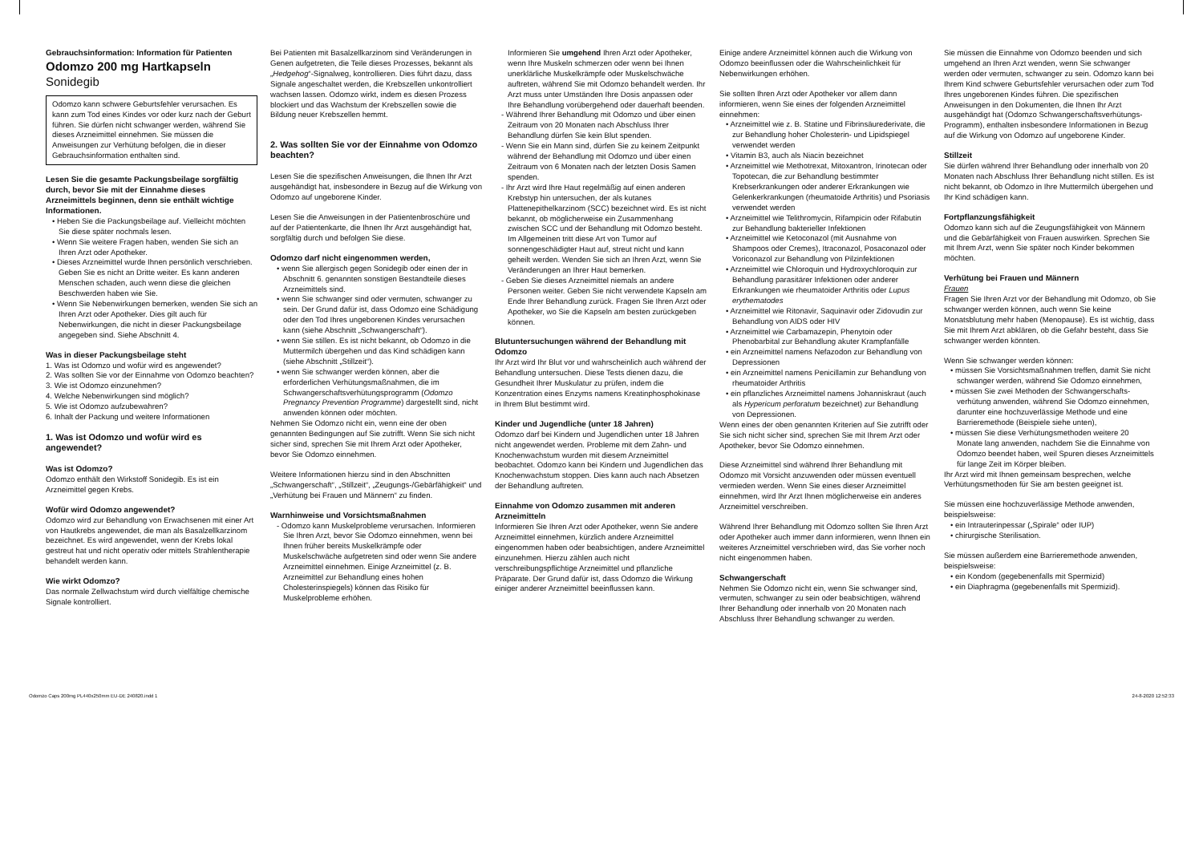Gebrauchsinformation: Information für Patienten
Odomzo 200 mg Hartkapseln
Sonidegib
Odomzo kann schwere Geburtsfehler verursachen. Es kann zum Tod eines Kindes vor oder kurz nach der Geburt führen. Sie dürfen nicht schwanger werden, während Sie dieses Arzneimittel einnehmen. Sie müssen die Anweisungen zur Verhütung befolgen, die in dieser Gebrauchsinformation enthalten sind.
Lesen Sie die gesamte Packungsbeilage sorgfältig durch, bevor Sie mit der Einnahme dieses Arzneimittels beginnen, denn sie enthält wichtige Informationen.
• Heben Sie die Packungsbeilage auf. Vielleicht möchten Sie diese später nochmals lesen.
• Wenn Sie weitere Fragen haben, wenden Sie sich an Ihren Arzt oder Apotheker.
• Dieses Arzneimittel wurde Ihnen persönlich verschrieben. Geben Sie es nicht an Dritte weiter. Es kann anderen Menschen schaden, auch wenn diese die gleichen Beschwerden haben wie Sie.
• Wenn Sie Nebenwirkungen bemerken, wenden Sie sich an Ihren Arzt oder Apotheker. Dies gilt auch für Nebenwirkungen, die nicht in dieser Packungsbeilage angegeben sind. Siehe Abschnitt 4.
Was in dieser Packungsbeilage steht
1. Was ist Odomzo und wofür wird es angewendet?
2. Was sollten Sie vor der Einnahme von Odomzo beachten?
3. Wie ist Odomzo einzunehmen?
4. Welche Nebenwirkungen sind möglich?
5. Wie ist Odomzo aufzubewahren?
6. Inhalt der Packung und weitere Informationen
1. Was ist Odomzo und wofür wird es angewendet?
Was ist Odomzo?
Odomzo enthält den Wirkstoff Sonidegib. Es ist ein Arzneimittel gegen Krebs.
Wofür wird Odomzo angewendet?
Odomzo wird zur Behandlung von Erwachsenen mit einer Art von Hautkrebs angewendet, die man als Basalzellkarzinom bezeichnet. Es wird angewendet, wenn der Krebs lokal gestreut hat und nicht operativ oder mittels Strahlentherapie behandelt werden kann.
Wie wirkt Odomzo?
Das normale Zellwachstum wird durch vielfältige chemische Signale kontrolliert.
Bei Patienten mit Basalzellkarzinom sind Veränderungen in Genen aufgetreten, die Teile dieses Prozesses, bekannt als „Hedgehog“-Signalweg, kontrollieren. Dies führt dazu, dass Signale angeschaltet werden, die Krebszellen unkontrolliert wachsen lassen. Odomzo wirkt, indem es diesen Prozess blockiert und das Wachstum der Krebszellen sowie die Bildung neuer Krebszellen hemmt.
2. Was sollten Sie vor der Einnahme von Odomzo beachten?
Lesen Sie die spezifischen Anweisungen, die Ihnen Ihr Arzt ausgehändigt hat, insbesondere in Bezug auf die Wirkung von Odomzo auf ungeborene Kinder.
Lesen Sie die Anweisungen in der Patientenbroschüre und auf der Patientenkarte, die Ihnen Ihr Arzt ausgehändigt hat, sorgfältig durch und befolgen Sie diese.
Odomzo darf nicht eingenommen werden,
• wenn Sie allergisch gegen Sonidegib oder einen der in Abschnitt 6. genannten sonstigen Bestandteile dieses Arzneimittels sind.
• wenn Sie schwanger sind oder vermuten, schwanger zu sein. Der Grund dafür ist, dass Odomzo eine Schädigung oder den Tod Ihres ungeborenen Kindes verursachen kann (siehe Abschnitt „Schwangerschaft“).
• wenn Sie stillen. Es ist nicht bekannt, ob Odomzo in die Muttermilch übergehen und das Kind schädigen kann (siehe Abschnitt „Stillzeit“).
• wenn Sie schwanger werden können, aber die erforderlichen Verhütungsmaßnahmen, die im Schwangerschaftsverhütungsprogramm (Odomzo Pregnancy Prevention Programme) dargestellt sind, nicht anwenden können oder möchten.
Nehmen Sie Odomzo nicht ein, wenn eine der oben genannten Bedingungen auf Sie zutrifft. Wenn Sie sich nicht sicher sind, sprechen Sie mit Ihrem Arzt oder Apotheker, bevor Sie Odomzo einnehmen.
Weitere Informationen hierzu sind in den Abschnitten „Schwangerschaft“, „Stillzeit“, „Zeugungs-/Gebärfähigkeit“ und „Verhütung bei Frauen und Männern“ zu finden.
Warnhinweise und Vorsichtsmaßnahmen
- Odomzo kann Muskelprobleme verursachen. Informieren Sie Ihren Arzt, bevor Sie Odomzo einnehmen, wenn bei Ihnen früher bereits Muskelkrämpfe oder Muskelschwäche aufgetreten sind oder wenn Sie andere Arzneimittel einnehmen. Einige Arzneimittel (z. B. Arzneimittel zur Behandlung eines hohen Cholesterinspiegels) können das Risiko für Muskelprobleme erhöhen.
Informieren Sie umgehend Ihren Arzt oder Apotheker, wenn Ihre Muskeln schmerzen oder wenn bei Ihnen unerklärliche Muskelkrämpfe oder Muskelschwäche auftreten, während Sie mit Odomzo behandelt werden. Ihr Arzt muss unter Umständen Ihre Dosis anpassen oder Ihre Behandlung vorübergehend oder dauerhaft beenden.
- Während Ihrer Behandlung mit Odomzo und über einen Zeitraum von 20 Monaten nach Abschluss Ihrer Behandlung dürfen Sie kein Blut spenden.
- Wenn Sie ein Mann sind, dürfen Sie zu keinem Zeitpunkt während der Behandlung mit Odomzo und über einen Zeitraum von 6 Monaten nach der letzten Dosis Samen spenden.
- Ihr Arzt wird Ihre Haut regelmäßig auf einen anderen Krebstyp hin untersuchen, der als kutanes Plattenepithelkarzinom (SCC) bezeichnet wird. Es ist nicht bekannt, ob möglicherweise ein Zusammenhang zwischen SCC und der Behandlung mit Odomzo besteht. Im Allgemeinen tritt diese Art von Tumor auf sonnengeschädigter Haut auf, streut nicht und kann geheilt werden. Wenden Sie sich an Ihren Arzt, wenn Sie Veränderungen an Ihrer Haut bemerken.
- Geben Sie dieses Arzneimittel niemals an andere Personen weiter. Geben Sie nicht verwendete Kapseln am Ende Ihrer Behandlung zurück. Fragen Sie Ihren Arzt oder Apotheker, wo Sie die Kapseln am besten zurückgeben können.
Blutuntersuchungen während der Behandlung mit Odomzo
Ihr Arzt wird Ihr Blut vor und wahrscheinlich auch während der Behandlung untersuchen. Diese Tests dienen dazu, die Gesundheit Ihrer Muskulatur zu prüfen, indem die Konzentration eines Enzyms namens Kreatinphosphokinase in Ihrem Blut bestimmt wird.
Kinder und Jugendliche (unter 18 Jahren)
Odomzo darf bei Kindern und Jugendlichen unter 18 Jahren nicht angewendet werden. Probleme mit dem Zahn- und Knochenwachstum wurden mit diesem Arzneimittel beobachtet. Odomzo kann bei Kindern und Jugendlichen das Knochenwachstum stoppen. Dies kann auch nach Absetzen der Behandlung auftreten.
Einnahme von Odomzo zusammen mit anderen Arzneimitteln
Informieren Sie Ihren Arzt oder Apotheker, wenn Sie andere Arzneimittel einnehmen, kürzlich andere Arzneimittel eingenommen haben oder beabsichtigen, andere Arzneimittel einzunehmen. Hierzu zählen auch nicht verschreibungspflichtige Arzneimittel und pflanzliche Präparate. Der Grund dafür ist, dass Odomzo die Wirkung einiger anderer Arzneimittel beeinflussen kann.
Einige andere Arzneimittel können auch die Wirkung von Odomzo beeinflussen oder die Wahrscheinlichkeit für Nebenwirkungen erhöhen.
Sie sollten Ihren Arzt oder Apotheker vor allem dann informieren, wenn Sie eines der folgenden Arzneimittel einnehmen:
• Arzneimittel wie z. B. Statine und Fibrinsäurederivate, die zur Behandlung hoher Cholesterin- und Lipidspiegel verwendet werden
• Vitamin B3, auch als Niacin bezeichnet
• Arzneimittel wie Methotrexat, Mitoxantron, Irinotecan oder Topotecan, die zur Behandlung bestimmter Krebserkrankungen oder anderer Erkrankungen wie Gelenkerkrankungen (rheumatoide Arthritis) und Psoriasis verwendet werden
• Arzneimittel wie Telithromycin, Rifampicin oder Rifabutin zur Behandlung bakterieller Infektionen
• Arzneimittel wie Ketoconazol (mit Ausnahme von Shampoos oder Cremes), Itraconazol, Posaconazol oder Voriconazol zur Behandlung von Pilzinfektionen
• Arzneimittel wie Chloroquin und Hydroxychloroquin zur Behandlung parasitärer Infektionen oder anderer Erkrankungen wie rheumatoider Arthritis oder Lupus erythematodes
• Arzneimittel wie Ritonavir, Saquinavir oder Zidovudin zur Behandlung von AIDS oder HIV
• Arzneimittel wie Carbamazepin, Phenytoin oder Phenobarbital zur Behandlung akuter Krampfanfälle
• ein Arzneimittel namens Nefazodon zur Behandlung von Depressionen
• ein Arzneimittel namens Penicillamin zur Behandlung von rheumatoider Arthritis
• ein pflanzliches Arzneimittel namens Johanniskraut (auch als Hypericum perforatum bezeichnet) zur Behandlung von Depressionen.
Wenn eines der oben genannten Kriterien auf Sie zutrifft oder Sie sich nicht sicher sind, sprechen Sie mit Ihrem Arzt oder Apotheker, bevor Sie Odomzo einnehmen.
Diese Arzneimittel sind während Ihrer Behandlung mit Odomzo mit Vorsicht anzuwenden oder müssen eventuell vermieden werden. Wenn Sie eines dieser Arzneimittel einnehmen, wird Ihr Arzt Ihnen möglicherweise ein anderes Arzneimittel verschreiben.
Während Ihrer Behandlung mit Odomzo sollten Sie Ihren Arzt oder Apotheker auch immer dann informieren, wenn Ihnen ein weiteres Arzneimittel verschrieben wird, das Sie vorher noch nicht eingenommen haben.
Schwangerschaft
Nehmen Sie Odomzo nicht ein, wenn Sie schwanger sind, vermuten, schwanger zu sein oder beabsichtigen, während Ihrer Behandlung oder innerhalb von 20 Monaten nach Abschluss Ihrer Behandlung schwanger zu werden.
Sie müssen die Einnahme von Odomzo beenden und sich umgehend an Ihren Arzt wenden, wenn Sie schwanger werden oder vermuten, schwanger zu sein. Odomzo kann bei Ihrem Kind schwere Geburtsfehler verursachen oder zum Tod Ihres ungeborenen Kindes führen. Die spezifischen Anweisungen in den Dokumenten, die Ihnen Ihr Arzt ausgehändigt hat (Odomzo Schwangerschaftsverhütungs-Programm), enthalten insbesondere Informationen in Bezug auf die Wirkung von Odomzo auf ungeborene Kinder.
Stillzeit
Sie dürfen während Ihrer Behandlung oder innerhalb von 20 Monaten nach Abschluss Ihrer Behandlung nicht stillen. Es ist nicht bekannt, ob Odomzo in Ihre Muttermilch übergehen und Ihr Kind schädigen kann.
Fortpflanzungsfähigkeit
Odomzo kann sich auf die Zeugungsfähigkeit von Männern und die Gebärfähigkeit von Frauen auswirken. Sprechen Sie mit Ihrem Arzt, wenn Sie später noch Kinder bekommen möchten.
Verhütung bei Frauen und Männern
Frauen
Fragen Sie Ihren Arzt vor der Behandlung mit Odomzo, ob Sie schwanger werden können, auch wenn Sie keine Monatsblutung mehr haben (Menopause). Es ist wichtig, dass Sie mit Ihrem Arzt abklären, ob die Gefahr besteht, dass Sie schwanger werden könnten.
Wenn Sie schwanger werden können:
• müssen Sie Vorsichtsmaßnahmen treffen, damit Sie nicht schwanger werden, während Sie Odomzo einnehmen,
• müssen Sie zwei Methoden der Schwangerschafts-verhütung anwenden, während Sie Odomzo einnehmen, darunter eine hochzuverlässige Methode und eine Barrieremethode (Beispiele siehe unten),
• müssen Sie diese Verhütungsmethoden weitere 20 Monate lang anwenden, nachdem Sie die Einnahme von Odomzo beendet haben, weil Spuren dieses Arzneimittels für lange Zeit im Körper bleiben.
Ihr Arzt wird mit Ihnen gemeinsam besprechen, welche Verhütungsmethoden für Sie am besten geeignet ist.
Sie müssen eine hochzuverlässige Methode anwenden, beispielsweise:
• ein Intrauterinpessar („Spirale“ oder IUP)
• chirurgische Sterilisation.
Sie müssen außerdem eine Barrieremethode anwenden, beispielsweise:
• ein Kondom (gegebenenfalls mit Spermizid)
• ein Diaphragma (gegebenenfalls mit Spermizid).
Odomzo Caps 200mg PL440x250mm EU-DE 240820.indd 1 24-8-2020 12:52:33